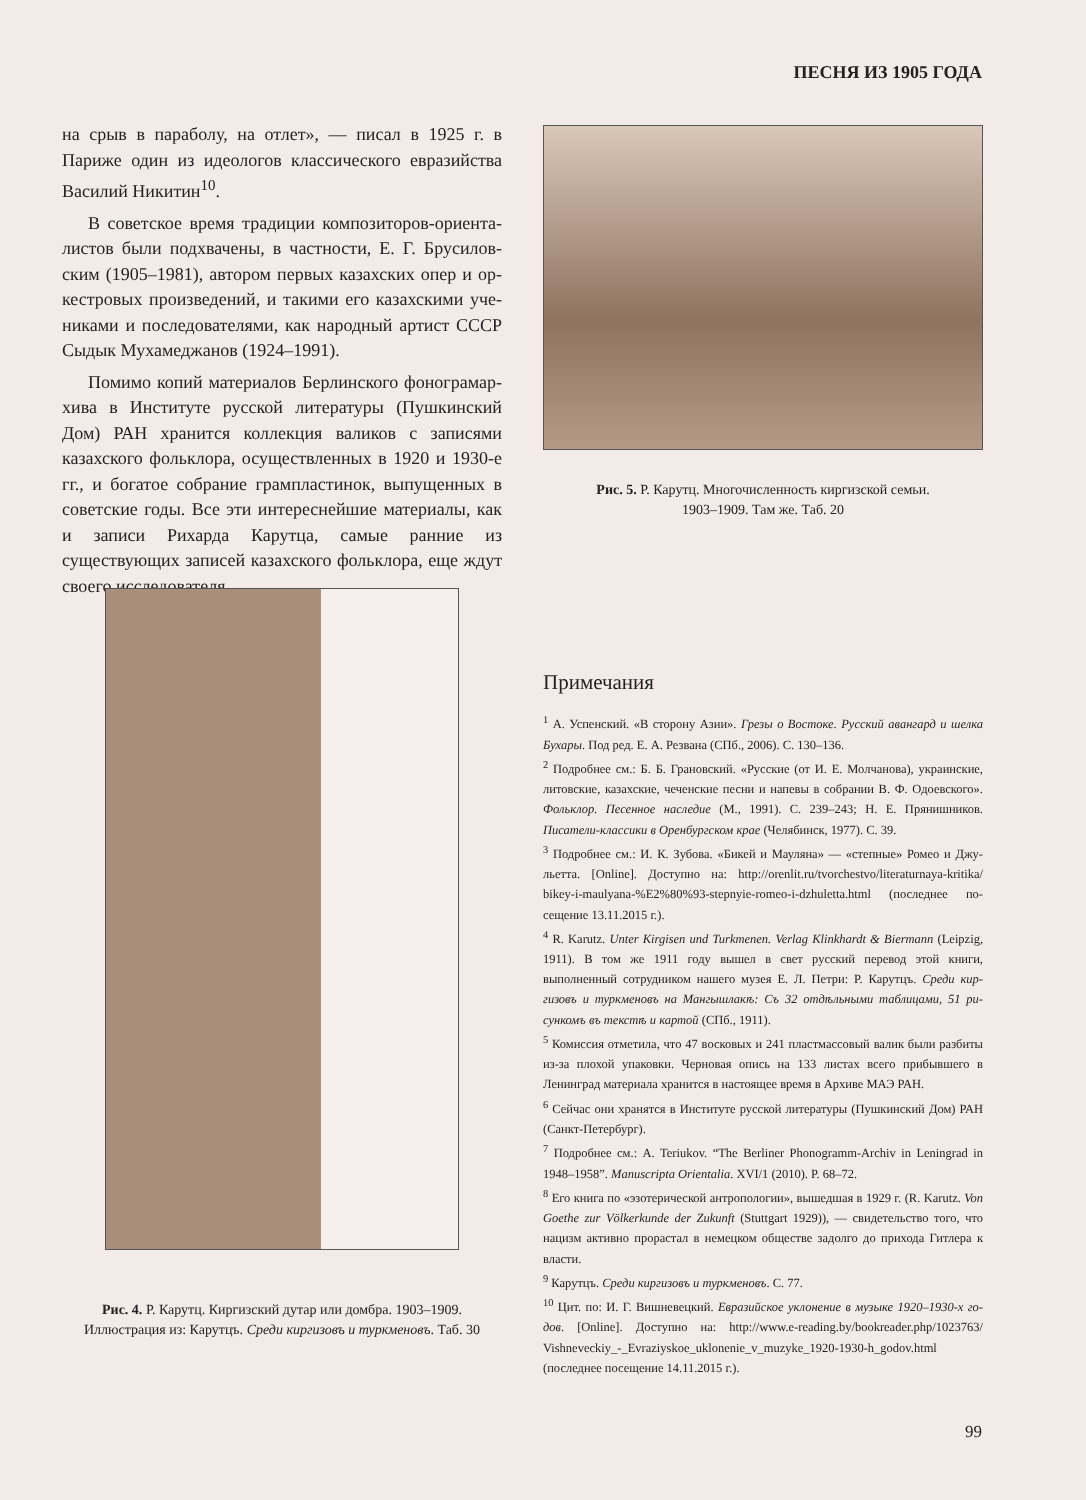ПЕСНЯ ИЗ 1905 ГОДА
на срыв в параболу, на отлет», — писал в 1925 г. в Париже один из идеологов классического евразийства Василий Никитин<sup>10</sup>.
В советское время традиции композиторов-ориента­листов были подхвачены, в частности, Е. Г. Брусилов­ским (1905–1981), автором первых казахских опер и ор­кестровых произведений, и такими его казахскими уче­никами и последователями, как народный артист СССР Сыдык Мухамеджанов (1924–1991).
Помимо копий материалов Берлинского фонограмар­хива в Институте русской литературы (Пушкинский Дом) РАН хранится коллекция валиков с записями казахского фольклора, осуществленных в 1920 и 1930-е гг., и богатое собрание грампластинок, выпущенных в советские годы. Все эти интереснейшие материалы, как и записи Рихарда Карутца, самые ранние из существующих записей казах­ского фольклора, еще ждут своего исследователя.
Рис. 5. Р. Карутц. Многочисленность киргизской семьи.
1903–1909. Там же. Таб. 20
Рис. 4. Р. Карутц. Киргизский дутар или домбра. 1903–1909.
Иллюстрация из: Карутцъ. Среди киргизовъ и туркменовъ. Таб. 30
Примечания
<sup>1</sup> А. Успенский. «В сторону Азии». Грезы о Востоке. Русский авангард и шелка Бухары. Под ред. Е. А. Резвана (СПб., 2006). С. 130–136.
<sup>2</sup> Подробнее см.: Б. Б. Грановский. «Русские (от И. Е. Молчанова), украинские, литовские, казахские, чеченские песни и напевы в собрании В. Ф. Одоевско­го». Фольклор. Песенное наследие (М., 1991). С. 239–243; Н. Е. Прянишников. Писатели-классики в Оренбургском крае (Челябинск, 1977). С. 39.
<sup>3</sup> Подробнее см.: И. К. Зубова. «Бикей и Мауляна» — «степные» Ромео и Джу­льетта. [Online]. Доступно на: http://orenlit.ru/tvorchestvo/literaturnaya-kritika/ bikey-i-maulyana-%E2%80%93-stepnyie-romeo-i-dzhuletta.html (последнее по­сещение 13.11.2015 г.).
<sup>4</sup> R. Karutz. Unter Kirgisen und Turkmenen. Verlag Klinkhardt & Biermann (Leipzig, 1911). В том же 1911 году вышел в свет русский перевод этой книги, выполненный сотрудником нашего музея Е. Л. Петри: Р. Карутцъ. Среди кир­гизовъ и туркменовъ на Мангышлакѣ: Съ 32 отдѣльными таблицами, 51 ри­сункомъ въ текстѣ и картой (СПб., 1911).
<sup>5</sup> Комиссия отметила, что 47 восковых и 241 пластмассовый валик были раз­биты из-за плохой упаковки. Черновая опись на 133 листах всего прибывшего в Ленинград материала хранится в настоящее время в Архиве МАЭ РАН.
<sup>6</sup> Сейчас они хранятся в Институте русской литературы (Пушкинский Дом) РАН (Санкт-Петербург).
<sup>7</sup> Подробнее см.: A. Teriukov. “The Berliner Phonogramm-Archiv in Leningrad in 1948–1958”. Manuscripta Orientalia. XVI/1 (2010). P. 68–72.
<sup>8</sup> Его книга по «эзотерической антропологии», вышедшая в 1929 г. (R. Karutz. Von Goethe zur Völkerkunde der Zukunft (Stuttgart 1929)), — свидетельство того, что нацизм активно прорастал в немецком обществе задолго до прихода Гитлера к власти.
<sup>9</sup> Карутцъ. Среди киргизовъ и туркменовъ. С. 77.
<sup>10</sup> Цит. по: И. Г. Вишневецкий. Евразийское уклонение в музыке 1920–1930-х го­дов. [Online]. Доступно на: http://www.e-reading.by/bookreader.php/1023763/ Vishneveckiy_-_Evraziyskoe_uklonenie_v_muzyke_1920-1930-h_godov.html (последнее посещение 14.11.2015 г.).
99